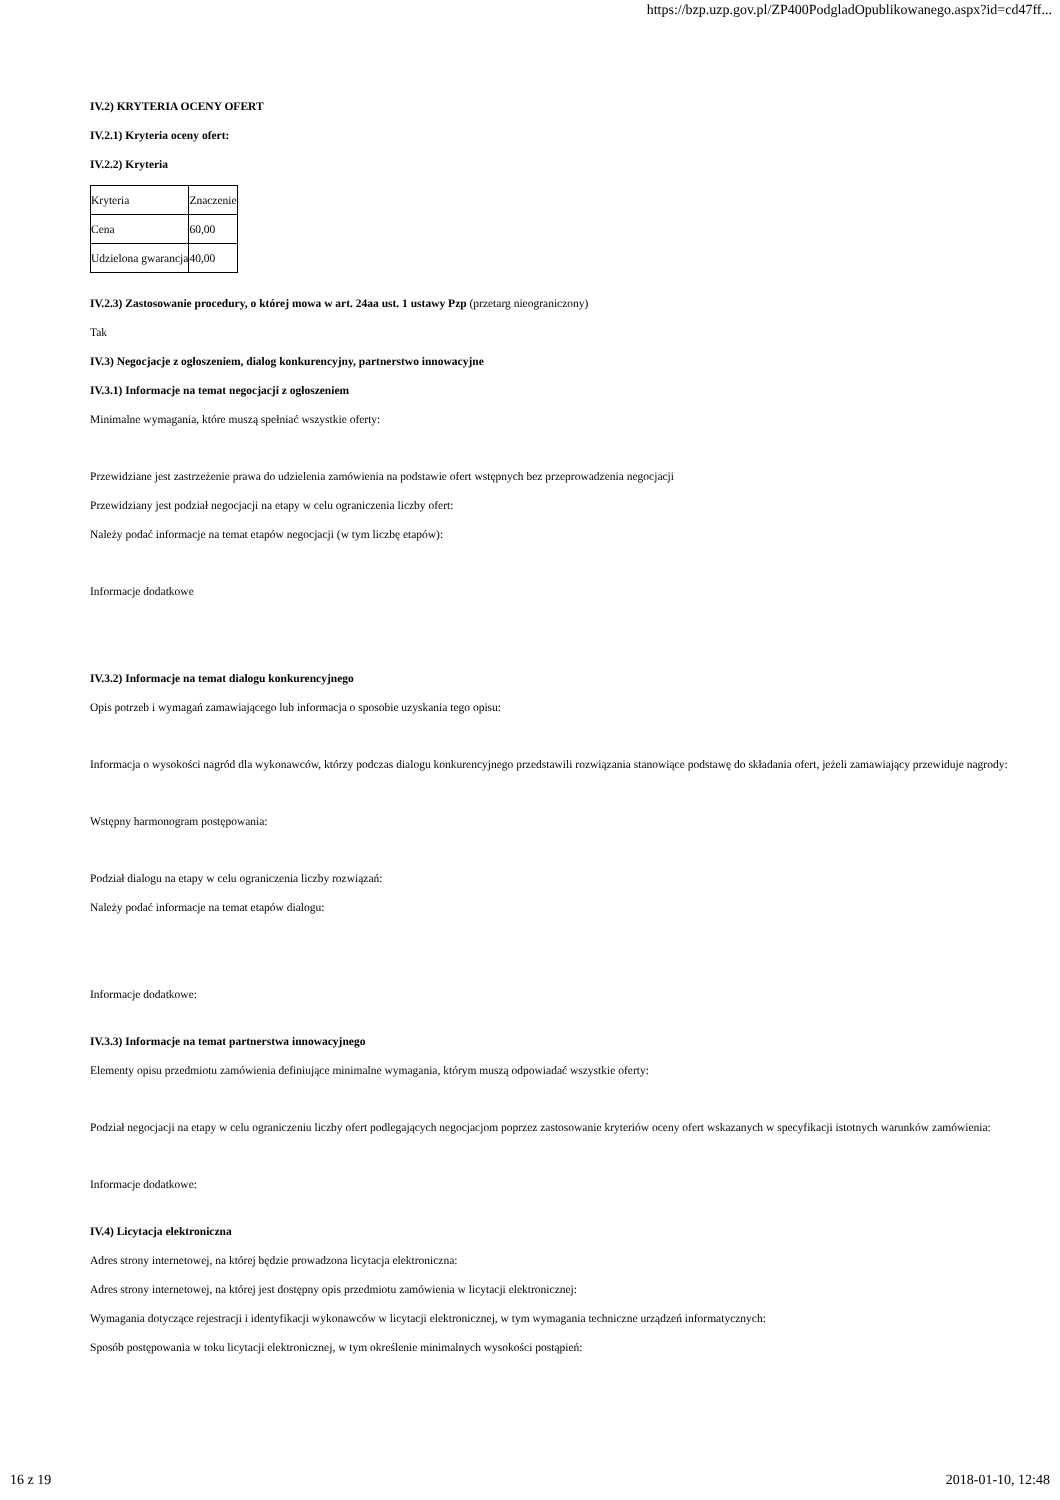https://bzp.uzp.gov.pl/ZP400PodgladOpublikowanego.aspx?id=cd47ff...
IV.2) KRYTERIA OCENY OFERT
IV.2.1) Kryteria oceny ofert:
IV.2.2) Kryteria
| Kryteria | Znaczenie |
| Cena | 60,00 |
| Udzielona gwarancja | 40,00 |
IV.2.3) Zastosowanie procedury, o której mowa w art. 24aa ust. 1 ustawy Pzp (przetarg nieograniczony)
Tak
IV.3) Negocjacje z ogłoszeniem, dialog konkurencyjny, partnerstwo innowacyjne
IV.3.1) Informacje na temat negocjacji z ogłoszeniem
Minimalne wymagania, które muszą spełniać wszystkie oferty:
Przewidziane jest zastrzeżenie prawa do udzielenia zamówienia na podstawie ofert wstępnych bez przeprowadzenia negocjacji
Przewidziany jest podział negocjacji na etapy w celu ograniczenia liczby ofert:
Należy podać informacje na temat etapów negocjacji (w tym liczbę etapów):
Informacje dodatkowe
IV.3.2) Informacje na temat dialogu konkurencyjnego
Opis potrzeb i wymagań zamawiającego lub informacja o sposobie uzyskania tego opisu:
Informacja o wysokości nagród dla wykonawców, którzy podczas dialogu konkurencyjnego przedstawili rozwiązania stanowiące podstawę do składania ofert, jeżeli zamawiający przewiduje nagrody:
Wstępny harmonogram postępowania:
Podział dialogu na etapy w celu ograniczenia liczby rozwiązań:
Należy podać informacje na temat etapów dialogu:
Informacje dodatkowe:
IV.3.3) Informacje na temat partnerstwa innowacyjnego
Elementy opisu przedmiotu zamówienia definiujące minimalne wymagania, którym muszą odpowiadać wszystkie oferty:
Podział negocjacji na etapy w celu ograniczeniu liczby ofert podlegających negocjacjom poprzez zastosowanie kryteriów oceny ofert wskazanych w specyfikacji istotnych warunków zamówienia:
Informacje dodatkowe:
IV.4) Licytacja elektroniczna
Adres strony internetowej, na której będzie prowadzona licytacja elektroniczna:
Adres strony internetowej, na której jest dostępny opis przedmiotu zamówienia w licytacji elektronicznej:
Wymagania dotyczące rejestracji i identyfikacji wykonawców w licytacji elektronicznej, w tym wymagania techniczne urządzeń informatycznych:
Sposób postępowania w toku licytacji elektronicznej, w tym określenie minimalnych wysokości postąpień:
16 z 19 2018-01-10, 12:48